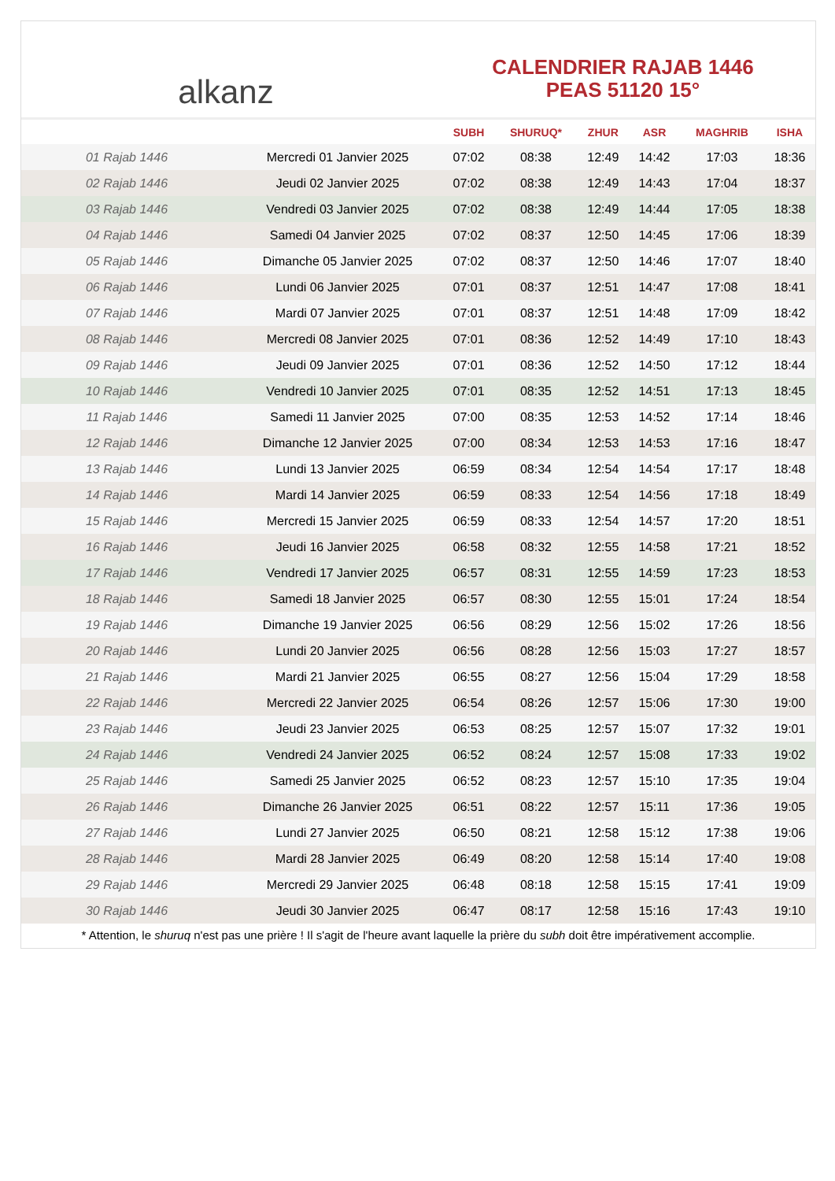alkanz
CALENDRIER RAJAB 1446
PEAS 51120 15°
| | | SUBH | SHURUQ* | ZHUR | ASR | MAGHRIB | ISHA |
| --- | --- | --- | --- | --- | --- | --- | --- |
| 01 Rajab 1446 | Mercredi 01 Janvier 2025 | 07:02 | 08:38 | 12:49 | 14:42 | 17:03 | 18:36 |
| 02 Rajab 1446 | Jeudi 02 Janvier 2025 | 07:02 | 08:38 | 12:49 | 14:43 | 17:04 | 18:37 |
| 03 Rajab 1446 | Vendredi 03 Janvier 2025 | 07:02 | 08:38 | 12:49 | 14:44 | 17:05 | 18:38 |
| 04 Rajab 1446 | Samedi 04 Janvier 2025 | 07:02 | 08:37 | 12:50 | 14:45 | 17:06 | 18:39 |
| 05 Rajab 1446 | Dimanche 05 Janvier 2025 | 07:02 | 08:37 | 12:50 | 14:46 | 17:07 | 18:40 |
| 06 Rajab 1446 | Lundi 06 Janvier 2025 | 07:01 | 08:37 | 12:51 | 14:47 | 17:08 | 18:41 |
| 07 Rajab 1446 | Mardi 07 Janvier 2025 | 07:01 | 08:37 | 12:51 | 14:48 | 17:09 | 18:42 |
| 08 Rajab 1446 | Mercredi 08 Janvier 2025 | 07:01 | 08:36 | 12:52 | 14:49 | 17:10 | 18:43 |
| 09 Rajab 1446 | Jeudi 09 Janvier 2025 | 07:01 | 08:36 | 12:52 | 14:50 | 17:12 | 18:44 |
| 10 Rajab 1446 | Vendredi 10 Janvier 2025 | 07:01 | 08:35 | 12:52 | 14:51 | 17:13 | 18:45 |
| 11 Rajab 1446 | Samedi 11 Janvier 2025 | 07:00 | 08:35 | 12:53 | 14:52 | 17:14 | 18:46 |
| 12 Rajab 1446 | Dimanche 12 Janvier 2025 | 07:00 | 08:34 | 12:53 | 14:53 | 17:16 | 18:47 |
| 13 Rajab 1446 | Lundi 13 Janvier 2025 | 06:59 | 08:34 | 12:54 | 14:54 | 17:17 | 18:48 |
| 14 Rajab 1446 | Mardi 14 Janvier 2025 | 06:59 | 08:33 | 12:54 | 14:56 | 17:18 | 18:49 |
| 15 Rajab 1446 | Mercredi 15 Janvier 2025 | 06:59 | 08:33 | 12:54 | 14:57 | 17:20 | 18:51 |
| 16 Rajab 1446 | Jeudi 16 Janvier 2025 | 06:58 | 08:32 | 12:55 | 14:58 | 17:21 | 18:52 |
| 17 Rajab 1446 | Vendredi 17 Janvier 2025 | 06:57 | 08:31 | 12:55 | 14:59 | 17:23 | 18:53 |
| 18 Rajab 1446 | Samedi 18 Janvier 2025 | 06:57 | 08:30 | 12:55 | 15:01 | 17:24 | 18:54 |
| 19 Rajab 1446 | Dimanche 19 Janvier 2025 | 06:56 | 08:29 | 12:56 | 15:02 | 17:26 | 18:56 |
| 20 Rajab 1446 | Lundi 20 Janvier 2025 | 06:56 | 08:28 | 12:56 | 15:03 | 17:27 | 18:57 |
| 21 Rajab 1446 | Mardi 21 Janvier 2025 | 06:55 | 08:27 | 12:56 | 15:04 | 17:29 | 18:58 |
| 22 Rajab 1446 | Mercredi 22 Janvier 2025 | 06:54 | 08:26 | 12:57 | 15:06 | 17:30 | 19:00 |
| 23 Rajab 1446 | Jeudi 23 Janvier 2025 | 06:53 | 08:25 | 12:57 | 15:07 | 17:32 | 19:01 |
| 24 Rajab 1446 | Vendredi 24 Janvier 2025 | 06:52 | 08:24 | 12:57 | 15:08 | 17:33 | 19:02 |
| 25 Rajab 1446 | Samedi 25 Janvier 2025 | 06:52 | 08:23 | 12:57 | 15:10 | 17:35 | 19:04 |
| 26 Rajab 1446 | Dimanche 26 Janvier 2025 | 06:51 | 08:22 | 12:57 | 15:11 | 17:36 | 19:05 |
| 27 Rajab 1446 | Lundi 27 Janvier 2025 | 06:50 | 08:21 | 12:58 | 15:12 | 17:38 | 19:06 |
| 28 Rajab 1446 | Mardi 28 Janvier 2025 | 06:49 | 08:20 | 12:58 | 15:14 | 17:40 | 19:08 |
| 29 Rajab 1446 | Mercredi 29 Janvier 2025 | 06:48 | 08:18 | 12:58 | 15:15 | 17:41 | 19:09 |
| 30 Rajab 1446 | Jeudi 30 Janvier 2025 | 06:47 | 08:17 | 12:58 | 15:16 | 17:43 | 19:10 |
* Attention, le shuruq n'est pas une prière ! Il s'agit de l'heure avant laquelle la prière du subh doit être impérativement accomplie.